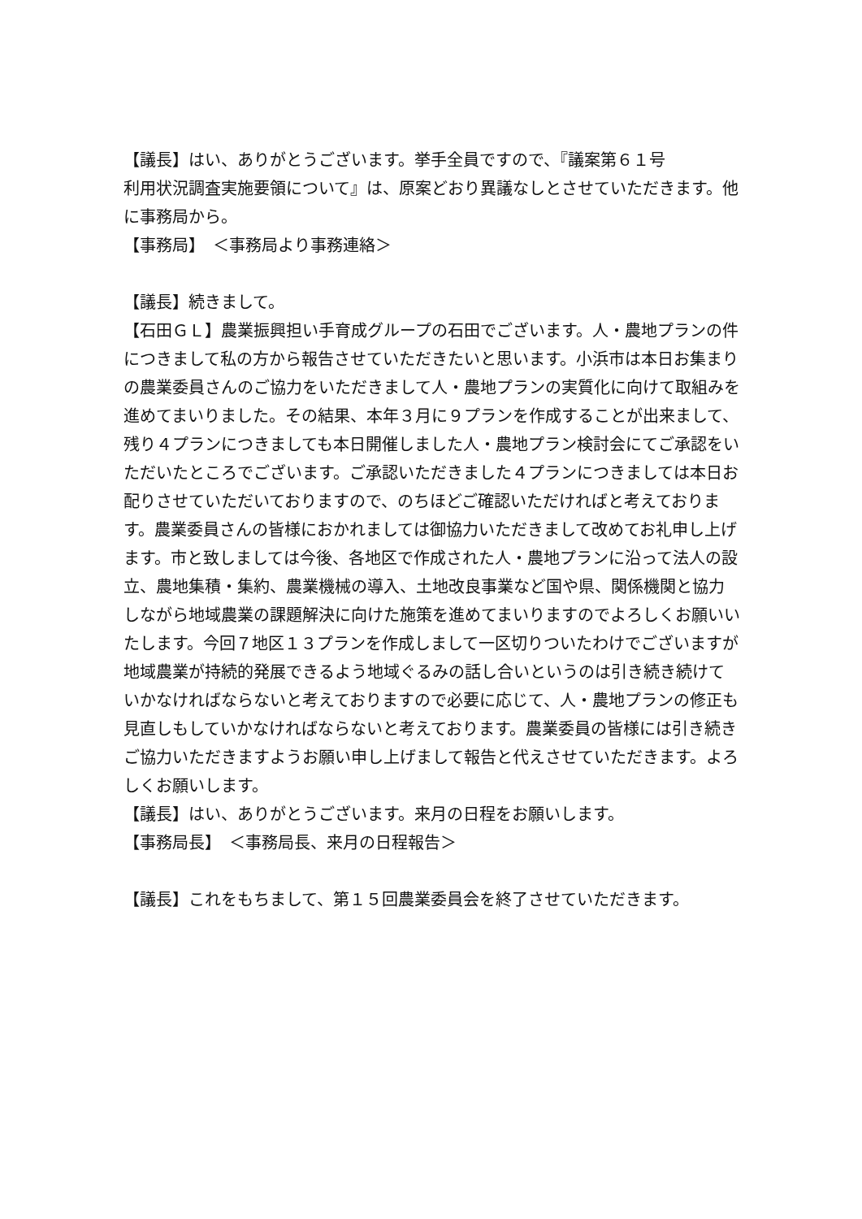【議長】はい、ありがとうございます。挙手全員ですので、『議案第６１号
利用状況調査実施要領について』は、原案どおり異議なしとさせていただきます。他に事務局から。
【事務局】　＜事務局より事務連絡＞
【議長】続きまして。
【石田ＧＬ】農業振興担い手育成グループの石田でございます。人・農地プランの件につきまして私の方から報告させていただきたいと思います。小浜市は本日お集まりの農業委員さんのご協力をいただきまして人・農地プランの実質化に向けて取組みを進めてまいりました。その結果、本年３月に９プランを作成することが出来まして、残り４プランにつきましても本日開催しました人・農地プラン検討会にてご承認をいただいたところでございます。ご承認いただきました４プランにつきましては本日お配りさせていただいておりますので、のちほどご確認いただければと考えております。農業委員さんの皆様におかれましては御協力いただきまして改めてお礼申し上げます。市と致しましては今後、各地区で作成された人・農地プランに沿って法人の設立、農地集積・集約、農業機械の導入、土地改良事業など国や県、関係機関と協力しながら地域農業の課題解決に向けた施策を進めてまいりますのでよろしくお願いいたします。今回７地区１３プランを作成しまして一区切りついたわけでございますが地域農業が持続的発展できるよう地域ぐるみの話し合いというのは引き続き続けていかなければならないと考えておりますので必要に応じて、人・農地プランの修正も見直しもしていかなければならないと考えております。農業委員の皆様には引き続きご協力いただきますようお願い申し上げまして報告と代えさせていただきます。よろしくお願いします。
【議長】はい、ありがとうございます。来月の日程をお願いします。
【事務局長】　＜事務局長、来月の日程報告＞
【議長】これをもちまして、第１５回農業委員会を終了させていただきます。